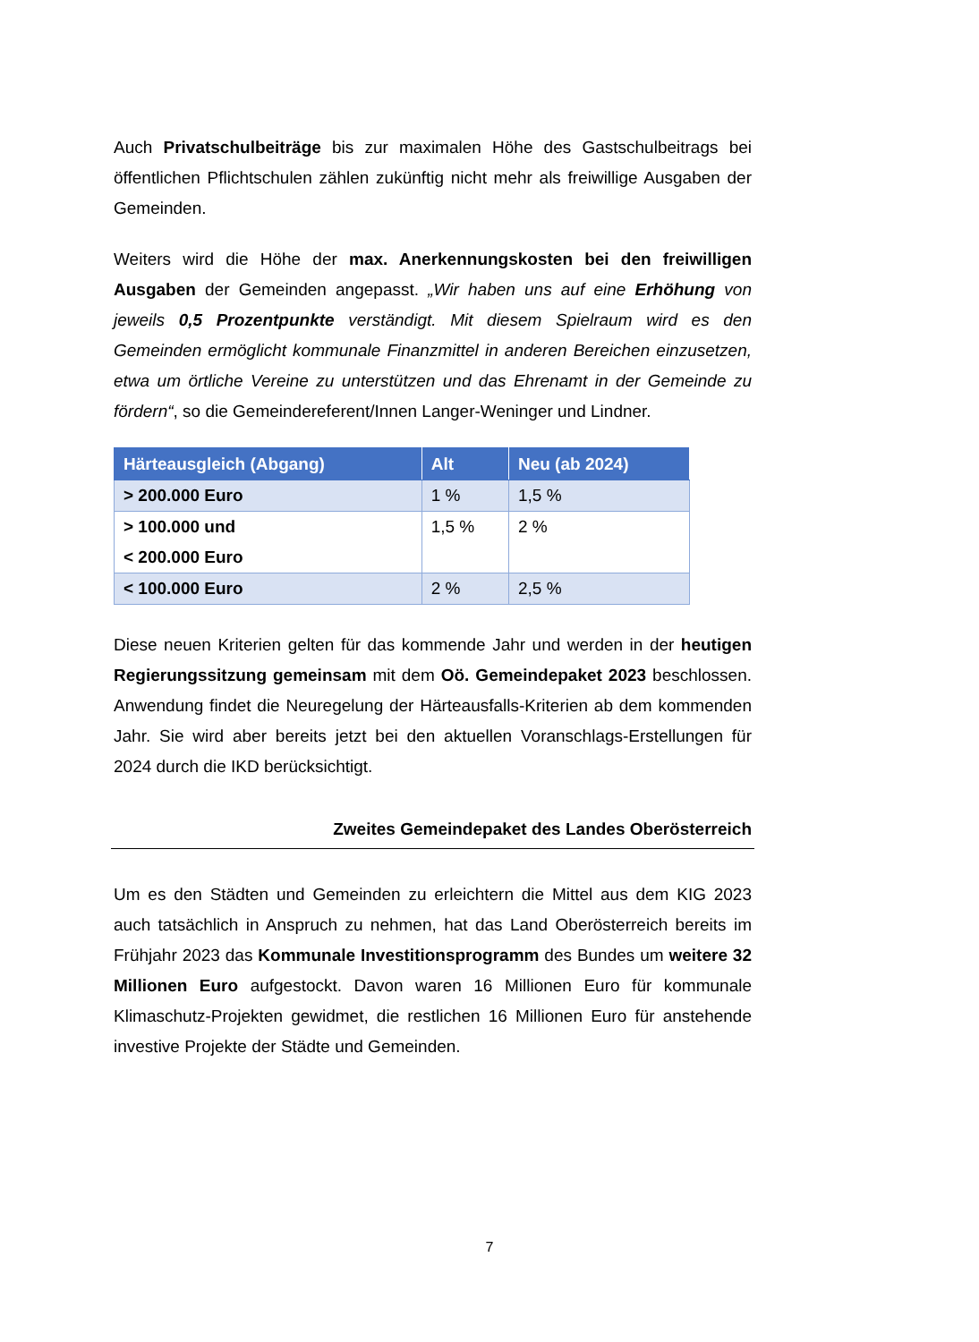Auch Privatschulbeiträge bis zur maximalen Höhe des Gastschulbeitrags bei öffentlichen Pflichtschulen zählen zukünftig nicht mehr als freiwillige Ausgaben der Gemeinden.
Weiters wird die Höhe der max. Anerkennungskosten bei den freiwilligen Ausgaben der Gemeinden angepasst. „Wir haben uns auf eine Erhöhung von jeweils 0,5 Prozentpunkte verständigt. Mit diesem Spielraum wird es den Gemeinden ermöglicht kommunale Finanzmittel in anderen Bereichen einzusetzen, etwa um örtliche Vereine zu unterstützen und das Ehrenamt in der Gemeinde zu fördern“, so die Gemeindereferent/Innen Langer-Weninger und Lindner.
| Härteausgleich (Abgang) | Alt | Neu (ab 2024) |
| --- | --- | --- |
| > 200.000 Euro | 1 % | 1,5 % |
| > 100.000 und < 200.000 Euro | 1,5 % | 2 % |
| < 100.000 Euro | 2 % | 2,5 % |
Diese neuen Kriterien gelten für das kommende Jahr und werden in der heutigen Regierungssitzung gemeinsam mit dem Oö. Gemeindepaket 2023 beschlossen. Anwendung findet die Neuregelung der Härteausfalls-Kriterien ab dem kommenden Jahr. Sie wird aber bereits jetzt bei den aktuellen Voranschlags-Erstellungen für 2024 durch die IKD berücksichtigt.
Zweites Gemeindepaket des Landes Oberösterreich
Um es den Städten und Gemeinden zu erleichtern die Mittel aus dem KIG 2023 auch tatsächlich in Anspruch zu nehmen, hat das Land Oberösterreich bereits im Frühjahr 2023 das Kommunale Investitionsprogramm des Bundes um weitere 32 Millionen Euro aufgestockt. Davon waren 16 Millionen Euro für kommunale Klimaschutz-Projekten gewidmet, die restlichen 16 Millionen Euro für anstehende investive Projekte der Städte und Gemeinden.
7